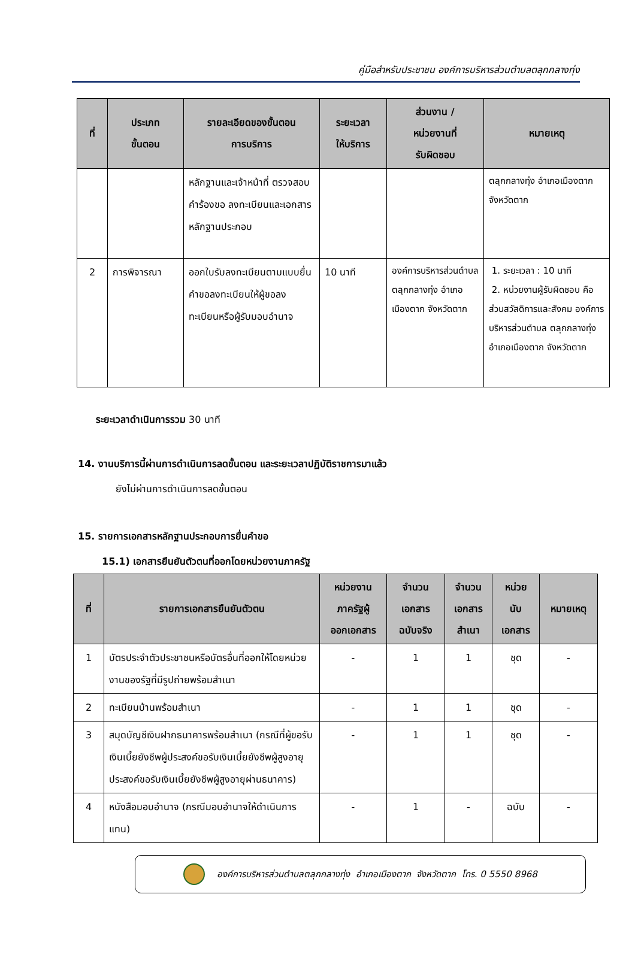คู่มือสำหรับประชาชน องค์การบริหารส่วนตำบลตลุกกลางทุ่ง
| ที่ | ประเภท ขั้นตอน | รายละเอียดของขั้นตอน การบริการ | ระยะเวลา ให้บริการ | ส่วนงาน / หน่วยงานที่ รับผิดชอบ | หมายเหตุ |
| --- | --- | --- | --- | --- | --- |
| | | หลักฐานและเจ้าหน้าที่ ตรวจสอบคำร้องขอ ลงทะเบียนและเอกสาร หลักฐานประกอบ | | | ตลุกกลางทุ่ง อำเภอเมืองตาก จังหวัดตาก |
| 2 | การพิจารณา | ออกใบรับลงทะเบียนตามแบบยื่นคำขอลงทะเบียนให้ผู้ขอลงทะเบียนหรือผู้รับมอบอำนาจ | 10 นาที | องค์การบริหารส่วนตำบลตลุกกลางทุ่ง อำเภอเมืองตาก จังหวัดตาก | 1. ระยะเวลา : 10 นาที 2. หน่วยงานผู้รับผิดชอบ คือ ส่วนสวัสดิการและสังคม องค์การบริหารส่วนตำบล ตลุกกลางทุ่ง อำเภอเมืองตาก จังหวัดตาก |
ระยะเวลาดำเนินการรวม 30 นาที
14. งานบริการนี้ผ่านการดำเนินการลดขั้นตอน และระยะเวลาปฏิบัติราชการมาแล้ว
ยังไม่ผ่านการดำเนินการลดขั้นตอน
15. รายการเอกสารหลักฐานประกอบการยื่นคำขอ
15.1) เอกสารยืนยันตัวตนที่ออกโดยหน่วยงานภาครัฐ
| ที่ | รายการเอกสารยืนยันตัวตน | หน่วยงาน ภาครัฐผู้ ออกเอกสาร | จำนวน เอกสาร ฉบับจริง | จำนวน เอกสาร สำเนา | หน่วย นับ เอกสาร | หมายเหตุ |
| --- | --- | --- | --- | --- | --- | --- |
| 1 | บัตรประจำตัวประชาชนหรือบัตรอื่นที่ออกให้โดยหน่วยงานของรัฐที่มีรูปถ่ายพร้อมสำเนา | - | 1 | 1 | ชุด | - |
| 2 | ทะเบียนบ้านพร้อมสำเนา | - | 1 | 1 | ชุด | - |
| 3 | สมุดบัญชีเงินฝากธนาคารพร้อมสำเนา (กรณีที่ผู้ขอรับเงินเบี้ยยังชีพผู้ประสงค์ขอรับเงินเบี้ยยังชีพผู้สูงอายุประสงค์ขอรับเงินเบี้ยยังชีพผู้สูงอายุผ่านธนาคาร) | - | 1 | 1 | ชุด | - |
| 4 | หนังสือมอบอำนาจ (กรณีมอบอำนาจให้ดำเนินการแทน) | - | 1 | - | ฉบับ | - |
องค์การบริหารส่วนตำบลตลุกกลางทุ่ง อำเภอเมืองตาก จังหวัดตาก โทร. 0 5550 8968